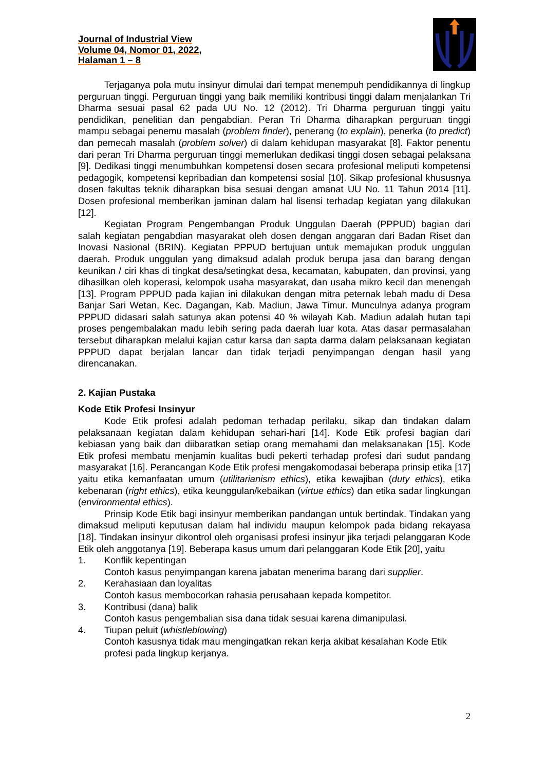Journal of Industrial View
Volume 04, Nomor 01, 2022,
Halaman 1 – 8
Terjaganya pola mutu insinyur dimulai dari tempat menempuh pendidikannya di lingkup perguruan tinggi. Perguruan tinggi yang baik memiliki kontribusi tinggi dalam menjalankan Tri Dharma sesuai pasal 62 pada UU No. 12 (2012). Tri Dharma perguruan tinggi yaitu pendidikan, penelitian dan pengabdian. Peran Tri Dharma diharapkan perguruan tinggi mampu sebagai penemu masalah (problem finder), penerang (to explain), penerka (to predict) dan pemecah masalah (problem solver) di dalam kehidupan masyarakat [8]. Faktor penentu dari peran Tri Dharma perguruan tinggi memerlukan dedikasi tinggi dosen sebagai pelaksana [9]. Dedikasi tinggi menumbuhkan kompetensi dosen secara profesional meliputi kompetensi pedagogik, kompetensi kepribadian dan kompetensi sosial [10]. Sikap profesional khususnya dosen fakultas teknik diharapkan bisa sesuai dengan amanat UU No. 11 Tahun 2014 [11]. Dosen profesional memberikan jaminan dalam hal lisensi terhadap kegiatan yang dilakukan [12].
Kegiatan Program Pengembangan Produk Unggulan Daerah (PPPUD) bagian dari salah kegiatan pengabdian masyarakat oleh dosen dengan anggaran dari Badan Riset dan Inovasi Nasional (BRIN). Kegiatan PPPUD bertujuan untuk memajukan produk unggulan daerah. Produk unggulan yang dimaksud adalah produk berupa jasa dan barang dengan keunikan / ciri khas di tingkat desa/setingkat desa, kecamatan, kabupaten, dan provinsi, yang dihasilkan oleh koperasi, kelompok usaha masyarakat, dan usaha mikro kecil dan menengah [13]. Program PPPUD pada kajian ini dilakukan dengan mitra peternak lebah madu di Desa Banjar Sari Wetan, Kec. Dagangan, Kab. Madiun, Jawa Timur. Munculnya adanya program PPPUD didasari salah satunya akan potensi 40 % wilayah Kab. Madiun adalah hutan tapi proses pengembalakan madu lebih sering pada daerah luar kota. Atas dasar permasalahan tersebut diharapkan melalui kajian catur karsa dan sapta darma dalam pelaksanaan kegiatan PPPUD dapat berjalan lancar dan tidak terjadi penyimpangan dengan hasil yang direncanakan.
2. Kajian Pustaka
Kode Etik Profesi Insinyur
Kode Etik profesi adalah pedoman terhadap perilaku, sikap dan tindakan dalam pelaksanaan kegiatan dalam kehidupan sehari-hari [14]. Kode Etik profesi bagian dari kebiasan yang baik dan diibaratkan setiap orang memahami dan melaksanakan [15]. Kode Etik profesi membatu menjamin kualitas budi pekerti terhadap profesi dari sudut pandang masyarakat [16]. Perancangan Kode Etik profesi mengakomodasai beberapa prinsip etika [17] yaitu etika kemanfaatan umum (utilitarianism ethics), etika kewajiban (duty ethics), etika kebenaran (right ethics), etika keunggulan/kebaikan (virtue ethics) dan etika sadar lingkungan (environmental ethics).
Prinsip Kode Etik bagi insinyur memberikan pandangan untuk bertindak. Tindakan yang dimaksud meliputi keputusan dalam hal individu maupun kelompok pada bidang rekayasa [18]. Tindakan insinyur dikontrol oleh organisasi profesi insinyur jika terjadi pelanggaran Kode Etik oleh anggotanya [19]. Beberapa kasus umum dari pelanggaran Kode Etik [20], yaitu
1. Konflik kepentingan
Contoh kasus penyimpangan karena jabatan menerima barang dari supplier.
2. Kerahasiaan dan loyalitas
Contoh kasus membocorkan rahasia perusahaan kepada kompetitor.
3. Kontribusi (dana) balik
Contoh kasus pengembalian sisa dana tidak sesuai karena dimanipulasi.
4. Tiupan peluit (whistleblowing)
Contoh kasusnya tidak mau mengingatkan rekan kerja akibat kesalahan Kode Etik profesi pada lingkup kerjanya.
2